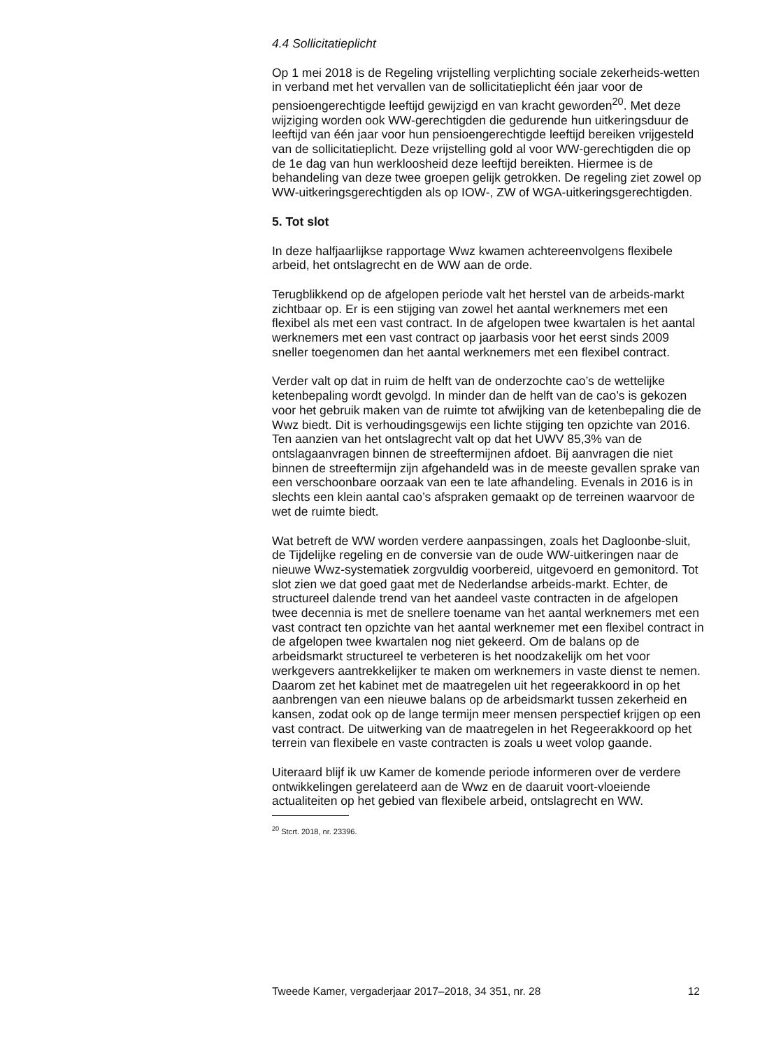4.4 Sollicitatieplicht
Op 1 mei 2018 is de Regeling vrijstelling verplichting sociale zekerheids-wetten in verband met het vervallen van de sollicitatieplicht één jaar voor de pensioengerechtigde leeftijd gewijzigd en van kracht geworden<sup>20</sup>. Met deze wijziging worden ook WW-gerechtigden die gedurende hun uitkeringsduur de leeftijd van één jaar voor hun pensioengerechtigde leeftijd bereiken vrijgesteld van de sollicitatieplicht. Deze vrijstelling gold al voor WW-gerechtigden die op de 1e dag van hun werkloosheid deze leeftijd bereikten. Hiermee is de behandeling van deze twee groepen gelijk getrokken. De regeling ziet zowel op WW-uitkeringsgerechtigden als op IOW-, ZW of WGA-uitkeringsgerechtigden.
5. Tot slot
In deze halfjaarlijkse rapportage Wwz kwamen achtereenvolgens flexibele arbeid, het ontslagrecht en de WW aan de orde.
Terugblikkend op de afgelopen periode valt het herstel van de arbeids-markt zichtbaar op. Er is een stijging van zowel het aantal werknemers met een flexibel als met een vast contract. In de afgelopen twee kwartalen is het aantal werknemers met een vast contract op jaarbasis voor het eerst sinds 2009 sneller toegenomen dan het aantal werknemers met een flexibel contract.
Verder valt op dat in ruim de helft van de onderzochte cao’s de wettelijke ketenbepaling wordt gevolgd. In minder dan de helft van de cao’s is gekozen voor het gebruik maken van de ruimte tot afwijking van de ketenbepaling die de Wwz biedt. Dit is verhoudingsgewijs een lichte stijging ten opzichte van 2016.
Ten aanzien van het ontslagrecht valt op dat het UWV 85,3% van de ontslagaanvragen binnen de streeftermijnen afdoet. Bij aanvragen die niet binnen de streeftermijn zijn afgehandeld was in de meeste gevallen sprake van een verschoonbare oorzaak van een te late afhandeling. Evenals in 2016 is in slechts een klein aantal cao’s afspraken gemaakt op de terreinen waarvoor de wet de ruimte biedt.
Wat betreft de WW worden verdere aanpassingen, zoals het Dagloonbe-sluit, de Tijdelijke regeling en de conversie van de oude WW-uitkeringen naar de nieuwe Wwz-systematiek zorgvuldig voorbereid, uitgevoerd en gemonitord. Tot slot zien we dat goed gaat met de Nederlandse arbeids-markt. Echter, de structureel dalende trend van het aandeel vaste contracten in de afgelopen twee decennia is met de snellere toename van het aantal werknemers met een vast contract ten opzichte van het aantal werknemer met een flexibel contract in de afgelopen twee kwartalen nog niet gekeerd. Om de balans op de arbeidsmarkt structureel te verbeteren is het noodzakelijk om het voor werkgevers aantrekkelijker te maken om werknemers in vaste dienst te nemen. Daarom zet het kabinet met de maatregelen uit het regeerakkoord in op het aanbrengen van een nieuwe balans op de arbeidsmarkt tussen zekerheid en kansen, zodat ook op de lange termijn meer mensen perspectief krijgen op een vast contract. De uitwerking van de maatregelen in het Regeerakkoord op het terrein van flexibele en vaste contracten is zoals u weet volop gaande.
Uiteraard blijf ik uw Kamer de komende periode informeren over de verdere ontwikkelingen gerelateerd aan de Wwz en de daaruit voort-vloeiende actualiteiten op het gebied van flexibele arbeid, ontslagrecht en WW.
<sup>20</sup> Stcrt. 2018, nr. 23396.
Tweede Kamer, vergaderjaar 2017–2018, 34 351, nr. 28 12